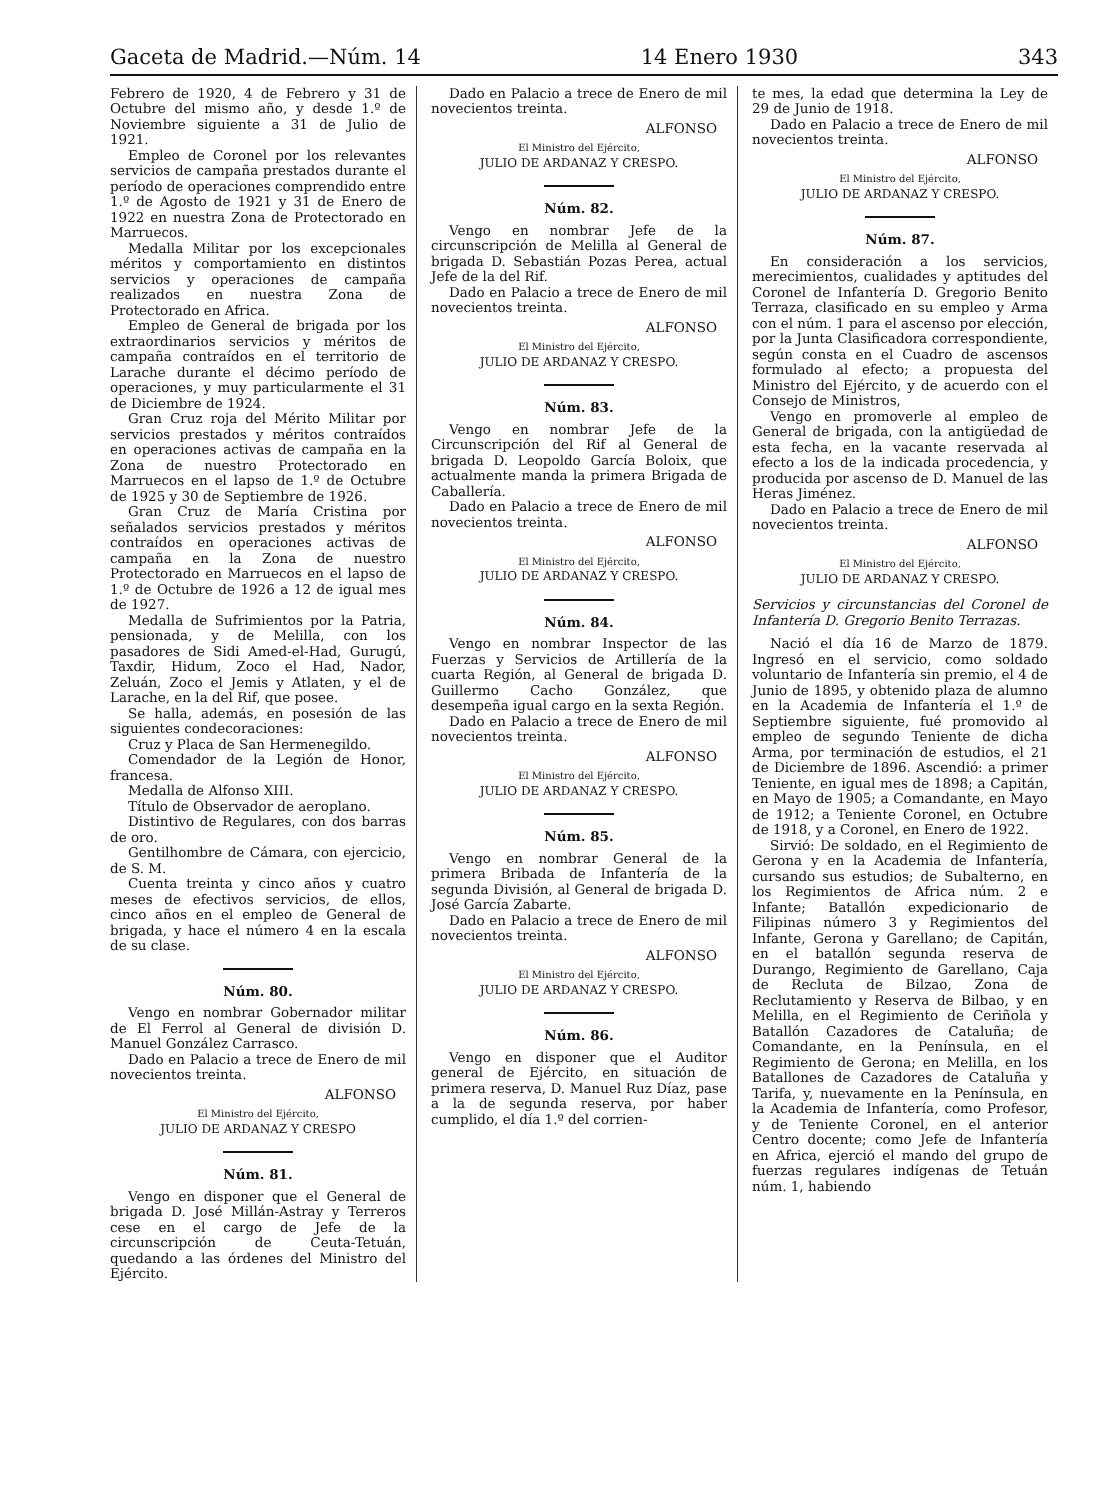Gaceta de Madrid.—Núm. 14 14 Enero 1930 343
Febrero de 1920, 4 de Febrero y 31 de Octubre del mismo año, y desde 1.º de Noviembre siguiente a 31 de Julio de 1921.
Empleo de Coronel por los relevantes servicios de campaña prestados durante el período de operaciones comprendido entre 1.º de Agosto de 1921 y 31 de Enero de 1922 en nuestra Zona de Protectorado en Marruecos.
Medalla Militar por los excepcionales méritos y comportamiento en distintos servicios y operaciones de campaña realizados en nuestra Zona de Protectorado en Africa.
Empleo de General de brigada por los extraordinarios servicios y méritos de campaña contraídos en el territorio de Larache durante el décimo período de operaciones, y muy particularmente el 31 de Diciembre de 1924.
Gran Cruz roja del Mérito Militar por servicios prestados y méritos contraídos en operaciones activas de campaña en la Zona de nuestro Protectorado en Marruecos en el lapso de 1.º de Octubre de 1925 y 30 de Septiembre de 1926.
Gran Cruz de María Cristina por señalados servicios prestados y méritos contraídos en operaciones activas de campaña en la Zona de nuestro Protectorado en Marruecos en el lapso de 1.º de Octubre de 1926 a 12 de igual mes de 1927.
Medalla de Sufrimientos por la Patria, pensionada, y de Melilla, con los pasadores de Sidi Amed-el-Had, Gurugú, Taxdir, Hidum, Zoco el Had, Nador, Zeluán, Zoco el Jemis y Atlaten, y el de Larache, en la del Rif, que posee.
Se halla, además, en posesión de las siguientes condecoraciones:
Cruz y Placa de San Hermenegildo.
Comendador de la Legión de Honor, francesa.
Medalla de Alfonso XIII.
Título de Observador de aeroplano.
Distintivo de Regulares, con dos barras de oro.
Gentilhombre de Cámara, con ejercicio, de S. M.
Cuenta treinta y cinco años y cuatro meses de efectivos servicios, de ellos, cinco años en el empleo de General de brigada, y hace el número 4 en la escala de su clase.
Núm. 80.
Vengo en nombrar Gobernador militar de El Ferrol al General de división D. Manuel González Carrasco.
Dado en Palacio a trece de Enero de mil novecientos treinta.
ALFONSO
El Ministro del Ejército,
JULIO DE ARDANAZ Y CRESPO
Núm. 81.
Vengo en disponer que el General de brigada D. José Millán-Astray y Terreros cese en el cargo de Jefe de la circunscripción de Ceuta-Tetuán, quedando a las órdenes del Ministro del Ejército.
Dado en Palacio a trece de Enero de mil novecientos treinta.
ALFONSO
El Ministro del Ejército,
JULIO DE ARDANAZ Y CRESPO.
Núm. 82.
Vengo en nombrar Jefe de la circunscripción de Melilla al General de brigada D. Sebastián Pozas Perea, actual Jefe de la del Rif.
Dado en Palacio a trece de Enero de mil novecientos treinta.
ALFONSO
El Ministro del Ejército,
JULIO DE ARDANAZ Y CRESPO.
Núm. 83.
Vengo en nombrar Jefe de la Circunscripción del Rif al General de brigada D. Leopoldo García Boloix, que actualmente manda la primera Brigada de Caballería.
Dado en Palacio a trece de Enero de mil novecientos treinta.
ALFONSO
El Ministro del Ejército,
JULIO DE ARDANAZ Y CRESPO.
Núm. 84.
Vengo en nombrar Inspector de las Fuerzas y Servicios de Artillería de la cuarta Región, al General de brigada D. Guillermo Cacho González, que desempeña igual cargo en la sexta Región.
Dado en Palacio a trece de Enero de mil novecientos treinta.
ALFONSO
El Ministro del Ejército,
JULIO DE ARDANAZ Y CRESPO.
Núm. 85.
Vengo en nombrar General de la primera Bribada de Infantería de la segunda División, al General de brigada D. José García Zabarte.
Dado en Palacio a trece de Enero de mil novecientos treinta.
ALFONSO
El Ministro del Ejército,
JULIO DE ARDANAZ Y CRESPO.
Núm. 86.
Vengo en disponer que el Auditor general de Ejército, en situación de primera reserva, D. Manuel Ruz Díaz, pase a la de segunda reserva, por haber cumplido, el día 1.º del corrien-
te mes, la edad que determina la Ley de 29 de Junio de 1918.
Dado en Palacio a trece de Enero de mil novecientos treinta.
ALFONSO
El Ministro del Ejército,
JULIO DE ARDANAZ Y CRESPO.
Núm. 87.
En consideración a los servicios, merecimientos, cualidades y aptitudes del Coronel de Infantería D. Gregorio Benito Terraza, clasificado en su empleo y Arma con el núm. 1 para el ascenso por elección, por la Junta Clasificadora correspondiente, según consta en el Cuadro de ascensos formulado al efecto; a propuesta del Ministro del Ejército, y de acuerdo con el Consejo de Ministros,
Vengo en promoverle al empleo de General de brigada, con la antigüedad de esta fecha, en la vacante reservada al efecto a los de la indicada procedencia, y producida por ascenso de D. Manuel de las Heras Jiménez.
Dado en Palacio a trece de Enero de mil novecientos treinta.
ALFONSO
El Ministro del Ejército,
JULIO DE ARDANAZ Y CRESPO.
Servicios y circunstancias del Coronel de Infantería D. Gregorio Benito Terrazas.
Nació el día 16 de Marzo de 1879. Ingresó en el servicio, como soldado voluntario de Infantería sin premio, el 4 de Junio de 1895, y obtenido plaza de alumno en la Academia de Infantería el 1.º de Septiembre siguiente, fué promovido al empleo de segundo Teniente de dicha Arma, por terminación de estudios, el 21 de Diciembre de 1896. Ascendió: a primer Teniente, en igual mes de 1898; a Capitán, en Mayo de 1905; a Comandante, en Mayo de 1912; a Teniente Coronel, en Octubre de 1918, y a Coronel, en Enero de 1922.
Sirvió: De soldado, en el Regimiento de Gerona y en la Academia de Infantería, cursando sus estudios; de Subalterno, en los Regimientos de Africa núm. 2 e Infante; Batallón expedicionario de Filipinas número 3 y Regimientos del Infante, Gerona y Garellano; de Capitán, en el batallón segunda reserva de Durango, Regimiento de Garellano, Caja de Recluta de Bilzao, Zona de Reclutamiento y Reserva de Bilbao, y en Melilla, en el Regimiento de Ceriñola y Batallón Cazadores de Cataluña; de Comandante, en la Península, en el Regimiento de Gerona; en Melilla, en los Batallones de Cazadores de Cataluña y Tarifa, y, nuevamente en la Península, en la Academia de Infantería, como Profesor, y de Teniente Coronel, en el anterior Centro docente; como Jefe de Infantería en Africa, ejerció el mando del grupo de fuerzas regulares indígenas de Tetuán núm. 1, habiendo